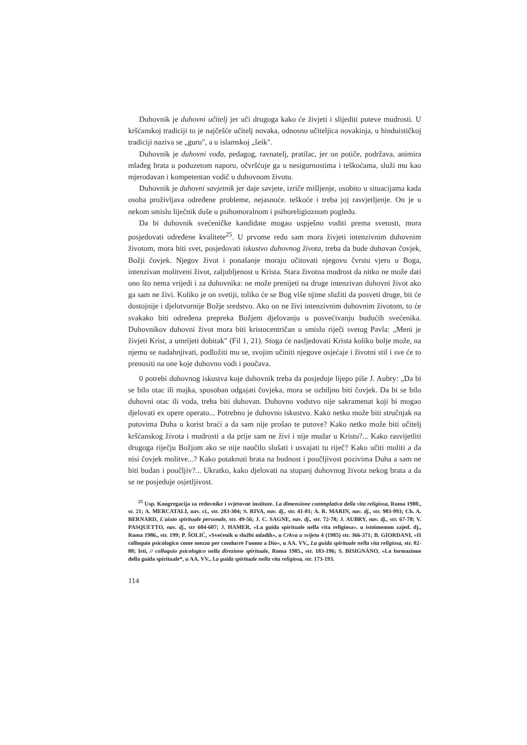Duhovnik je duhovni učitelj jer uči drugoga kako će živjeti i slijediti puteve mudrosti. U kršćanskoj tradiciji to je najčešće učitelj novaka, odnosno učiteljica novakinja, u hinduističkoj tradiciji naziva se „guru", a u islamskoj „šeik".
Duhovnik je duhovni vođa, pedagog, ravnatelj, pratilac, jer on potiče, podržava, animira mlađeg brata u poduzetom naporu, očvršćuje ga u nesigurnostima i teškoćama, služi mu kao mjerodavan i kompetentan vodič u duhovnom životu.
Duhovnik je duhovni savjetnik jer daje savjete, izriče mišljenje, osobito u situacijama kada osoba proživljava određene probleme, nejasnoće. teškoće i treba joj rasvjetljenje. On je u nekom smislu liječnik duše u psihomoralnom i psihoreligioznom pogledu.
Da bi duhovnik svećeničke kandidate mogao uspješno voditi prema svetosti, mora posjedovati određene kvalitete<sup>25</sup>. U prvome redu sam mora živjeti intenzivnim duhovnim životom, mora biti svet, posjedovati iskustvo duhovnog života, treba da bude duhovan čovjek, Božji čovjek. Njegov život i ponašanje moraju očitovati njegovu čvrstu vjeru u Boga, intenzivan molitveni život, zaljubljenost u Krista. Stara životna mudrost da nitko ne može dati ono što nema vrijedi i za duhovnika: ne može prenijeti na druge intenzivan duhovni život ako ga sam ne živi. Koliko je on svetiji, toliko će se Bog više njime služiti da posveti druge, bit će dostojnije i djelotvornije Božje sredstvo. Ako on ne živi intenzivnim duhovnim životom, to će svakako biti određena prepreka Božjem djelovanju u posvećivanju budućih svećenika. Duhovnikov duhovni život mora biti kristocentričan u smislu riječi svetog Pavla: „Meni je živjeti Krist, a umrijeti dobitak" (Fil 1, 21). Stoga će nasljedovati Krista koliko bolje može, na njemu se nadahnjivati, podložiti mu se, svojim učiniti njegove osjećaje i životni stil i sve će to prenositi na one koje duhovno vodi i poučava.
0 potrebi duhovnog iskustva koje duhovnik treba da posjeduje lijepo piše J. Aubry: „Da bi se bilo otac ili majka, sposoban odgajati čovjeka, mora se ozbiljno biti čovjek. Da bi se bilo duhovni otac ili voda, treba biti duhovan. Duhovno vodstvo nije sakramenat koji bi mogao djelovati ex opere operato... Potrebno je duhovno iskustvo. Kako netko može biti stručnjak na putovima Duha u korist braći a da sam nije prošao te putove? Kako netko može biti učitelj kršćanskog života i mudrosti a da prije sam ne živi i nije mudar u Kristu?... Kako rasvijetliti drugoga riječju Božjom ako se nije naučilo slušati i usvajati tu riječ? Kako učiti moliti a da nisi čovjek molitve...? Kako potaknuti brata na budnost i poučljivost pozivima Duha a sam ne biti budan i poučljiv?... Ukratko, kako djelovati na stupanj duhovnog života nekog brata a da se ne posjeduje osjetljivost.
<sup>25</sup> Usp. Kongregacija za redovnike i svjetovne institute. La dimensione contmplativa della vita religiosa, Roma 1980., sr. 21; A. MERCATALI, nav. ci., str. 283-304; S. RIVA, nav. dj., str. 41-81; A. R. MARIN, nav. dj., str. 983-993; Ch. A. BERNARD, L'aiuto spirituale personale, str. 49-56; J. C. SAGNE, nav. dj., str. 72-78; J. AUBRY, nav. dj., str. 67-78; V. PASQUETTO, nav. dj., str 604-607; J. HAMER, »La guida spirituale nella vita religiosa«. u istoimenom zajed. dj., Roma 1986., str. 199; P. ŠOLIĆ, »Svećenik u službi mladih«, u Crkva u svijetu 4 (1985) str. 366-371; B. GIORDANI, »II colloquio psicologico come mezzo per condurre l'uomo a Dio«, u AA. VV., La guida spirituale nella vita religiosa, str. 82-88; Isti, // colloquio psicologico nella direzione spirituale, Roma 1985., str. 183-196; S. BISIGNÀNO, »La formazione della guida spirituale*, u AA. VV., La guida spirituale nella vita religiosa, str. 173-193.
114